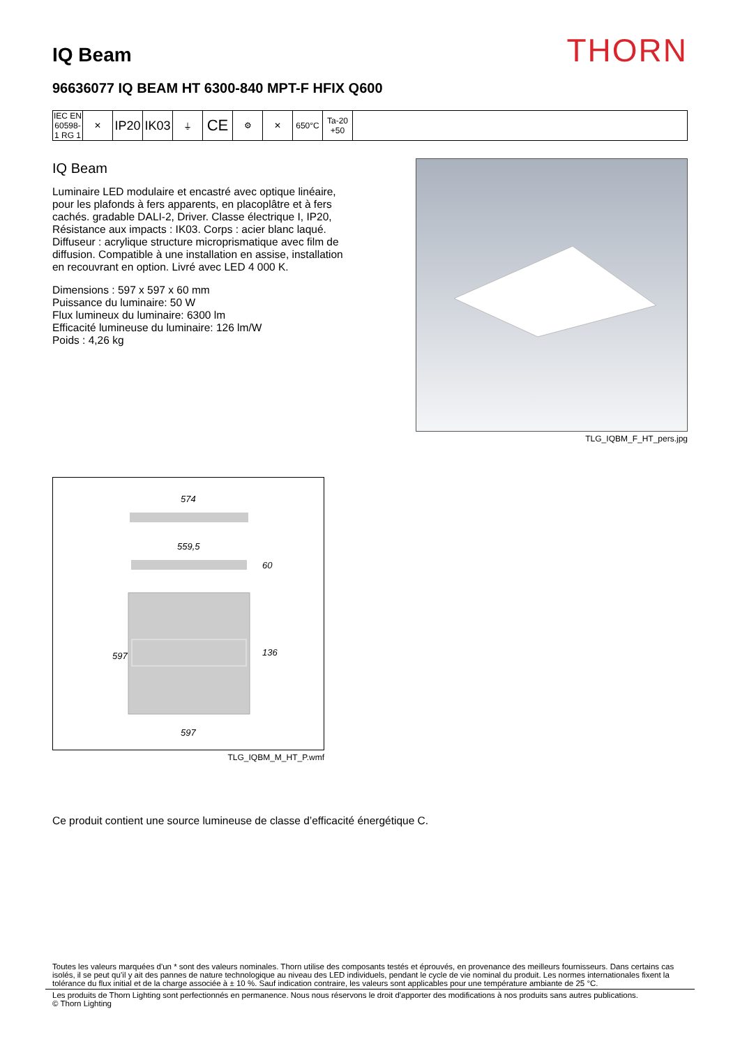IQ Beam
THORN
96636077 IQ BEAM HT 6300-840 MPT-F HFIX Q600
IEC EN 60598-1 RG 1
✕
IP20
IK03
⏚
CE
⚙ ✕ 650°C Ta-20 +50
IQ Beam
Luminaire LED modulaire et encastré avec optique linéaire, pour les plafonds à fers apparents, en placoplâtre et à fers cachés. gradable DALI-2, Driver. Classe électrique I, IP20, Résistance aux impacts : IK03. Corps : acier blanc laqué. Diffuseur : acrylique structure microprismatique avec film de diffusion. Compatible à une installation en assise, installation en recouvrant en option. Livré avec LED 4 000 K.
Dimensions : 597 x 597 x 60 mm
Puissance du luminaire: 50 W
Flux lumineux du luminaire: 6300 lm
Efficacité lumineuse du luminaire: 126 lm/W
Poids : 4,26 kg
TLG_IQBM_F_HT_pers.jpg
574
559,5
60
597
136
597
TLG_IQBM_M_HT_P.wmf
Ce produit contient une source lumineuse de classe d’efficacité énergétique C.
Toutes les valeurs marquées d'un * sont des valeurs nominales. Thorn utilise des composants testés et éprouvés, en provenance des meilleurs fournisseurs. Dans certains cas isolés, il se peut qu’il y ait des pannes de nature technologique au niveau des LED individuels, pendant le cycle de vie nominal du produit. Les normes internationales fixent la tolérance du flux initial et de la charge associée à ± 10 %. Sauf indication contraire, les valeurs sont applicables pour une température ambiante de 25 °C.
Les produits de Thorn Lighting sont perfectionnés en permanence. Nous nous réservons le droit d'apporter des modifications à nos produits sans autres publications.
© Thorn Lighting